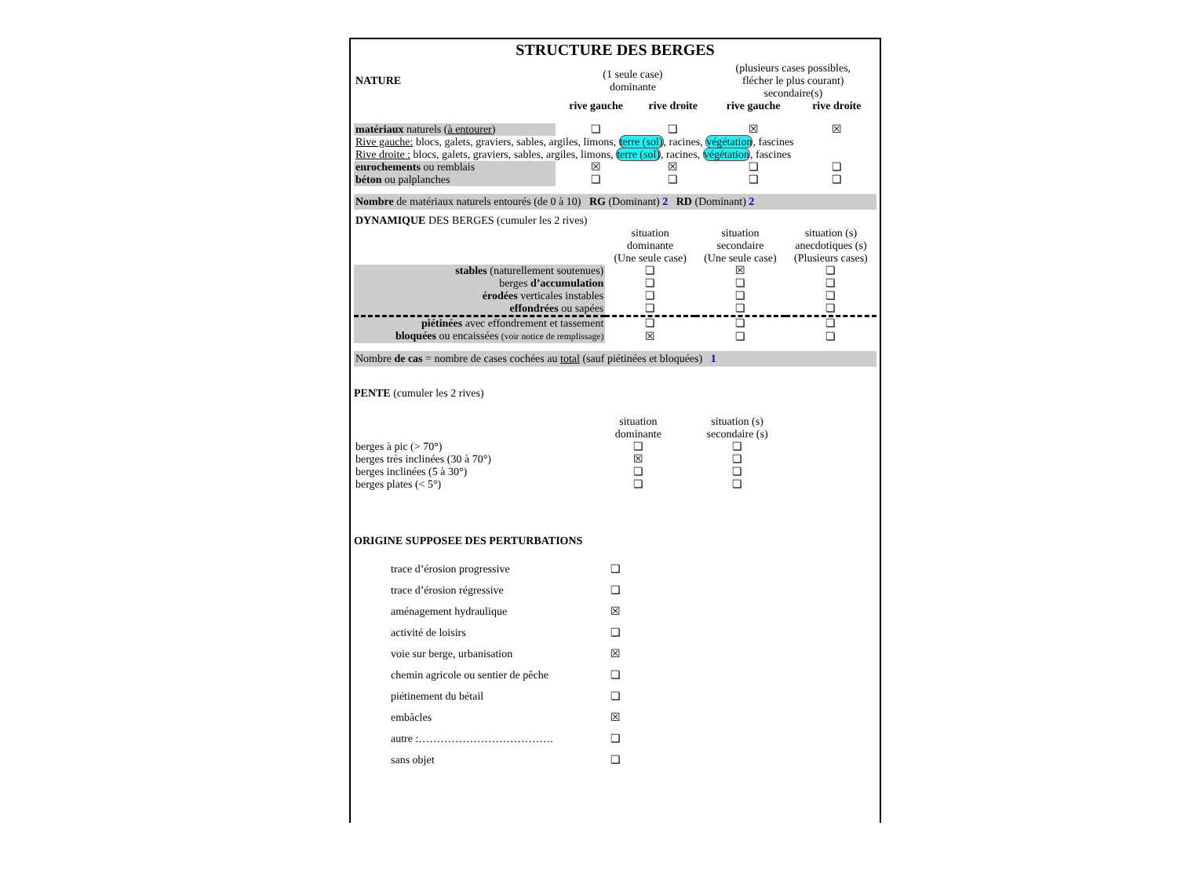STRUCTURE DES BERGES
| NATURE | (1 seule case) dominante | | (plusieurs cases possibles, flécher le plus courant) secondaire(s) | |
| | rive gauche | rive droite | rive gauche | rive droite |
| matériaux naturels ( à entourer ) | ❏ | ❏ | ☒ | ☒ |
| Rive gauche: blocs, galets, graviers, sables, argiles, limons, terre (sol) , racines, végétation , fascines | | | | |
| Rive droite : blocs, galets, graviers, sables, argiles, limons, terre (sol) , racines, végétation , fascines | | | | |
| enrochements ou remblais | ☒ | ☒ | ❏ | ❏ |
| béton ou palplanches | ❏ | ❏ | ❏ | ❏ |
Nombre de matériaux naturels entourés (de 0 à 10) RG (Dominant) 2 RD (Dominant) 2
| DYNAMIQUE DES BERGES (cumuler les 2 rives) | | | |
| | situation dominante (Une seule case) | situation secondaire (Une seule case) | situation (s) anecdotiques (s) (Plusieurs cases) |
| stables (naturellement soutenues) | ❏ | ☒ | ❏ |
| berges d’accumulation | ❏ | ❏ | ❏ |
| érodées verticales instables | ❏ | ❏ | ❏ |
| effondrées ou sapées | ❏ | ❏ | ❏ |
| piétinées avec effondrement et tassement | ❏ | ❏ | ❏ |
| bloquées ou encaissées (voir notice de remplissage) | ☒ | ❏ | ❏ |
Nombre de cas = nombre de cases cochées au total (sauf piétinées et bloquées) 1
PENTE (cumuler les 2 rives)
| | situation dominante | situation (s) secondaire (s) |
| berges à pic (> 70°) | ❏ | ❏ |
| berges très inclinées (30 à 70°) | ☒ | ❏ |
| berges inclinées (5 à 30°) | ❏ | ❏ |
| berges plates (< 5°) | ❏ | ❏ |
ORIGINE SUPPOSEE DES PERTURBATIONS
| trace d’érosion progressive | ❏ |
| trace d’érosion régressive | ❏ |
| aménagement hydraulique | ☒ |
| activité de loisirs | ❏ |
| voie sur berge, urbanisation | ☒ |
| chemin agricole ou sentier de pêche | ❏ |
| piétinement du bétail | ❏ |
| embâcles | ☒ |
| autre :………………………………. | ❏ |
| sans objet | ❏ |